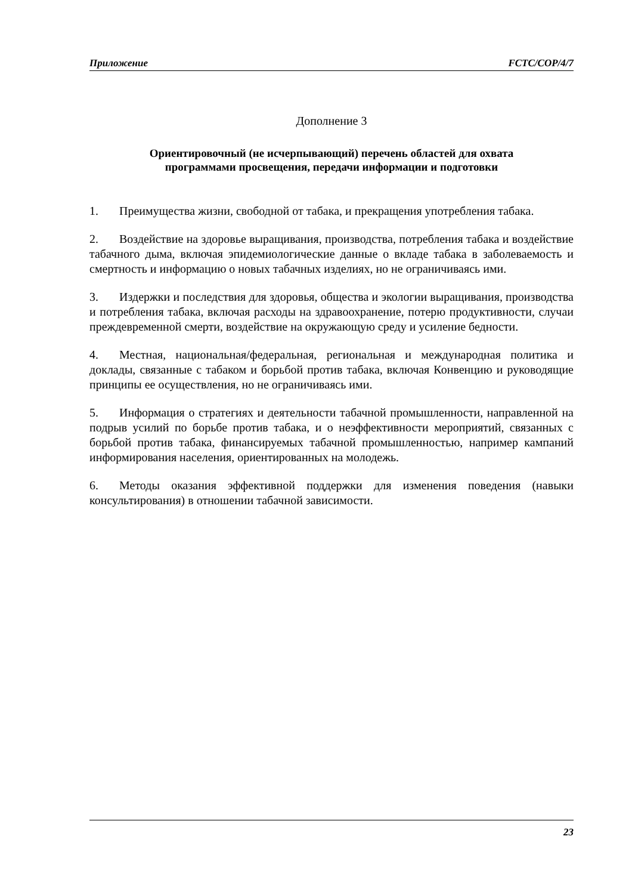Приложение FCTC/COP/4/7
Дополнение 3
Ориентировочный (не исчерпывающий) перечень областей для охвата
программами просвещения, передачи информации и подготовки
1. Преимущества жизни, свободной от табака, и прекращения употребления табака.
2. Воздействие на здоровье выращивания, производства, потребления табака и воздействие табачного дыма, включая эпидемиологические данные о вкладе табака в заболеваемость и смертность и информацию о новых табачных изделиях, но не ограничиваясь ими.
3. Издержки и последствия для здоровья, общества и экологии выращивания, производства и потребления табака, включая расходы на здравоохранение, потерю продуктивности, случаи преждевременной смерти, воздействие на окружающую среду и усиление бедности.
4. Местная, национальная/федеральная, региональная и международная политика и доклады, связанные с табаком и борьбой против табака, включая Конвенцию и руководящие принципы ее осуществления, но не ограничиваясь ими.
5. Информация о стратегиях и деятельности табачной промышленности, направленной на подрыв усилий по борьбе против табака, и о неэффективности мероприятий, связанных с борьбой против табака, финансируемых табачной промышленностью, например кампаний информирования населения, ориентированных на молодежь.
6. Методы оказания эффективной поддержки для изменения поведения (навыки консультирования) в отношении табачной зависимости.
23